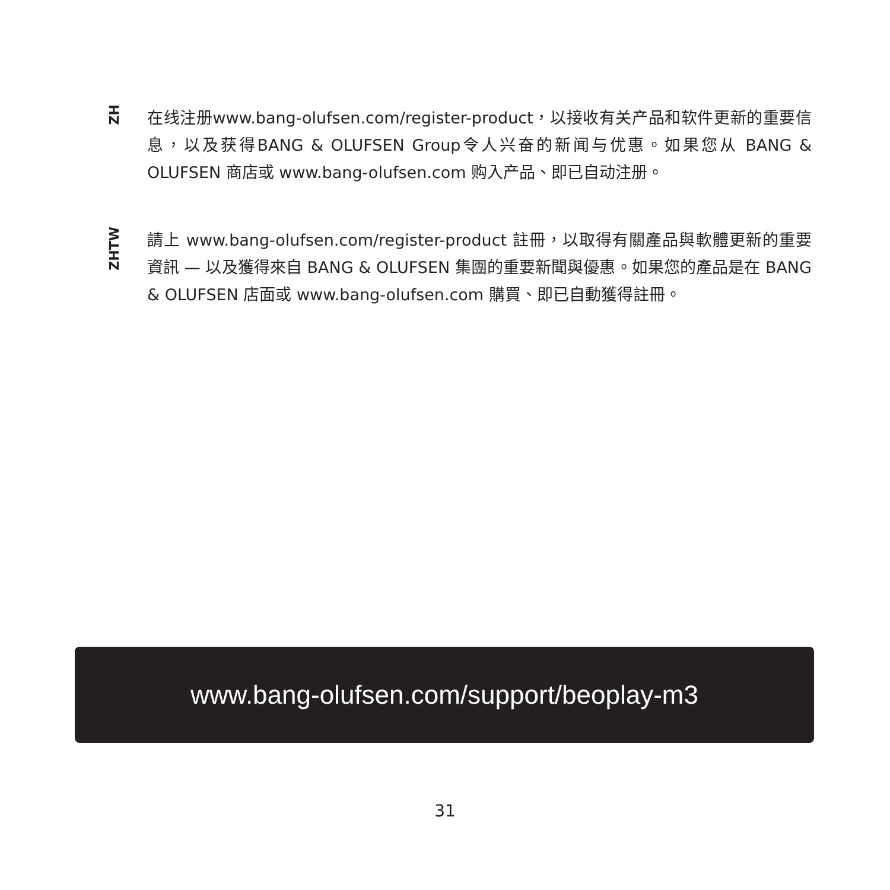ZH
在线注册www.bang-olufsen.com/register-product，以接收有关产品和软件更新的重要信息，以及获得BANG & OLUFSEN Group令人兴奋的新闻与优惠。如果您从 BANG & OLUFSEN 商店或 www.bang-olufsen.com 购入产品、即已自动注册。
ZHTW
請上 www.bang-olufsen.com/register-product 註冊，以取得有關產品與軟體更新的重要資訊 — 以及獲得來自 BANG & OLUFSEN 集團的重要新聞與優惠。如果您的產品是在 BANG & OLUFSEN 店面或 www.bang-olufsen.com 購買、即已自動獲得註冊。
www.bang-olufsen.com/support/beoplay-m3
31